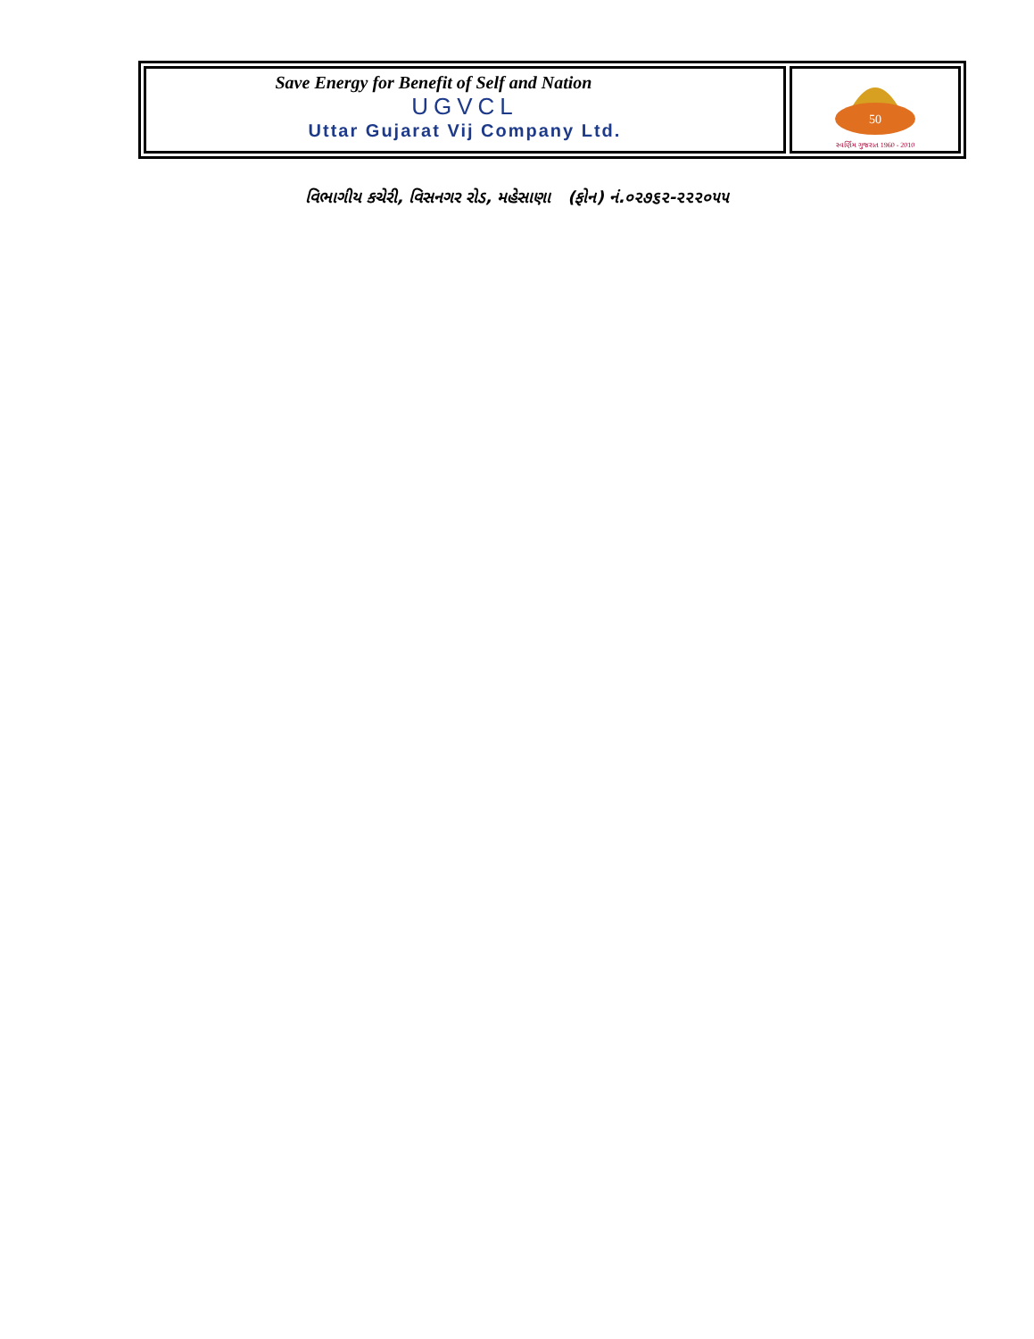Save Energy for Benefit of Self and Nation
UGVCL
Uttar Gujarat Vij Company Ltd.
50
સ્વર્ણિમ ગુજરાત 1960 - 2010
વિભાગીય કચેરી, વિસનગર રોડ, મહેસાણા (ફોન) નં.૦૨૭૬૨-૨૨૨૦૫૫